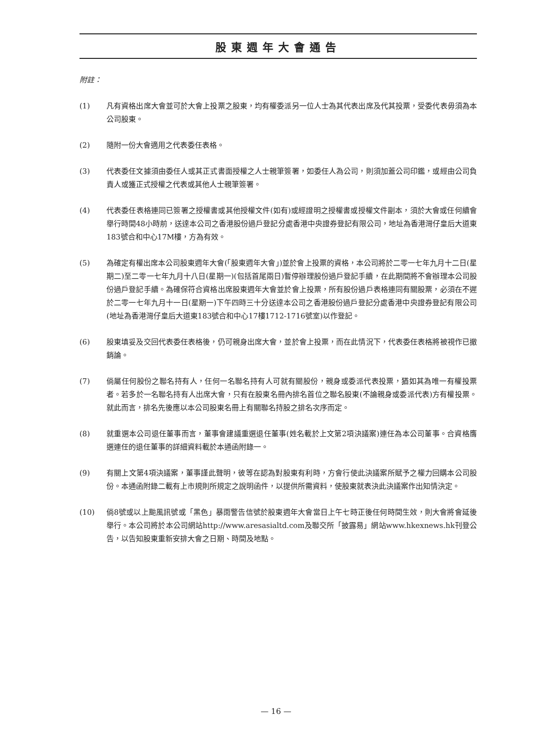股東週年大會通告
附註：
(1) 凡有資格出席大會並可於大會上投票之股東，均有權委派另一位人士為其代表出席及代其投票，受委代表毋須為本公司股東。
(2) 隨附一份大會適用之代表委任表格。
(3) 代表委任文據須由委任人或其正式書面授權之人士親筆簽署，如委任人為公司，則須加蓋公司印鑑，或經由公司負責人或獲正式授權之代表或其他人士親筆簽署。
(4) 代表委任表格連同已簽署之授權書或其他授權文件(如有)或經證明之授權書或授權文件副本，須於大會或任何續會舉行時間48小時前，送達本公司之香港股份過戶登記分處香港中央證券登記有限公司，地址為香港灣仔皇后大道東183號合和中心17M樓，方為有效。
(5) 為確定有權出席本公司股東週年大會(「股東週年大會」)並於會上投票的資格，本公司將於二零一七年九月十二日(星期二)至二零一七年九月十八日(星期一)(包括首尾兩日)暫停辦理股份過戶登記手續，在此期間將不會辦理本公司股份過戶登記手續。為確保符合資格出席股東週年大會並於會上投票，所有股份過戶表格連同有關股票，必須在不遲於二零一七年九月十一日(星期一)下午四時三十分送達本公司之香港股份過戶登記分處香港中央證券登記有限公司(地址為香港灣仔皇后大道東183號合和中心17樓1712-1716號室)以作登記。
(6) 股東填妥及交回代表委任表格後，仍可親身出席大會，並於會上投票，而在此情況下，代表委任表格將被視作已撤銷論。
(7) 倘屬任何股份之聯名持有人，任何一名聯名持有人可就有關股份，親身或委派代表投票，猶如其為唯一有權投票者。若多於一名聯名持有人出席大會，只有在股東名冊內排名首位之聯名股東(不論親身或委派代表)方有權投票。就此而言，排名先後應以本公司股東名冊上有關聯名持股之排名次序而定。
(8) 就重選本公司退任董事而言，董事會建議重選退任董事(姓名載於上文第2項決議案)連任為本公司董事。合資格膺選連任的退任董事的詳細資料載於本通函附錄一。
(9) 有關上文第4項決議案，董事謹此聲明，彼等在認為對股東有利時，方會行使此決議案所賦予之權力回購本公司股份。本通函附錄二載有上市規則所規定之說明函件，以提供所需資料，使股東就表決此決議案作出知情決定。
(10) 倘8號或以上颱風訊號或「黑色」暴雨警告信號於股東週年大會當日上午七時正後任何時間生效，則大會將會延後舉行。本公司將於本公司網站http://www.aresasialtd.com及聯交所「披露易」網站www.hkexnews.hk刊登公告，以告知股東重新安排大會之日期、時間及地點。
— 16 —